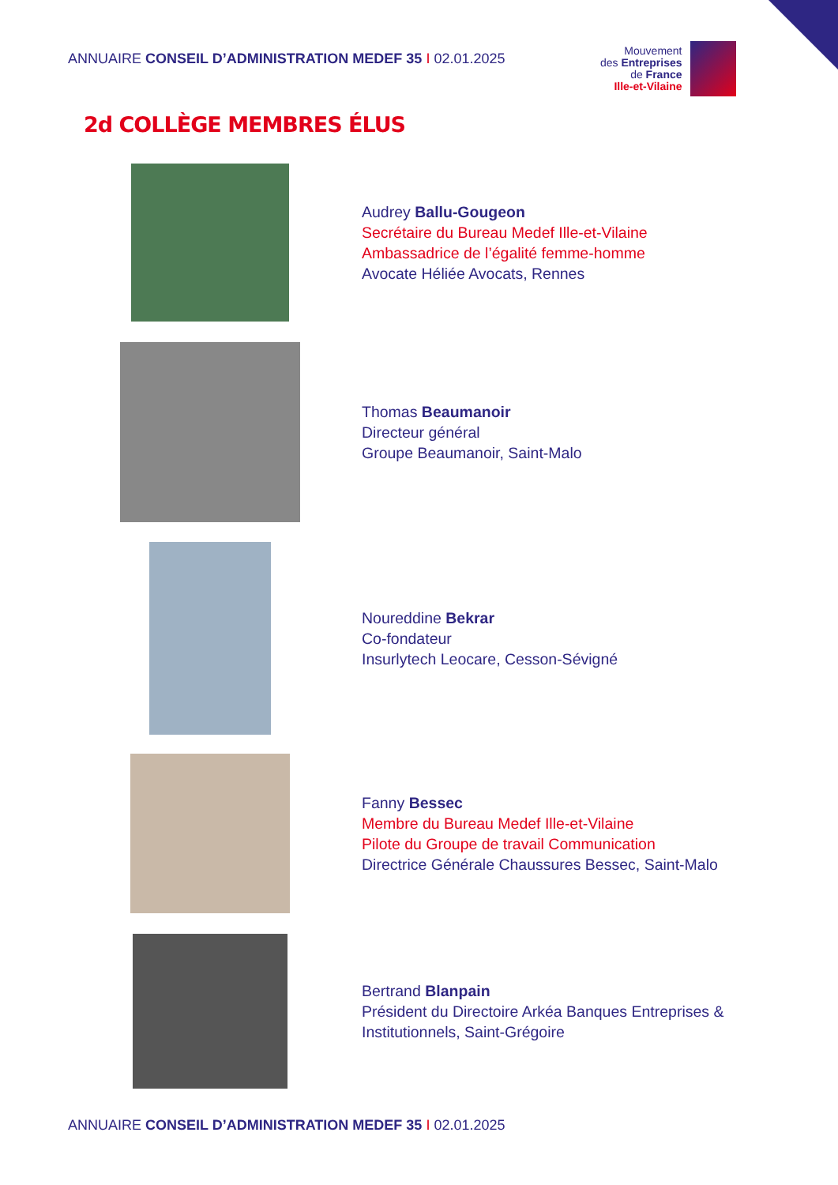ANNUAIRE CONSEIL D’ADMINISTRATION MEDEF 35 I 02.01.2025
Mouvement
des Entreprises
de France
Ille-et-Vilaine
2d COLLÈGE MEMBRES ÉLUS
Audrey Ballu-Gougeon
Secrétaire du Bureau Medef Ille-et-Vilaine
Ambassadrice de l’égalité femme-homme
Avocate Héliée Avocats, Rennes
Thomas Beaumanoir
Directeur général
Groupe Beaumanoir, Saint-Malo
Noureddine Bekrar
Co-fondateur
Insurlytech Leocare, Cesson-Sévigné
Fanny Bessec
Membre du Bureau Medef Ille-et-Vilaine
Pilote du Groupe de travail Communication
Directrice Générale Chaussures Bessec, Saint-Malo
Bertrand Blanpain
Président du Directoire Arkéa Banques Entreprises &
Institutionnels, Saint-Grégoire
ANNUAIRE CONSEIL D’ADMINISTRATION MEDEF 35 I 02.01.2025